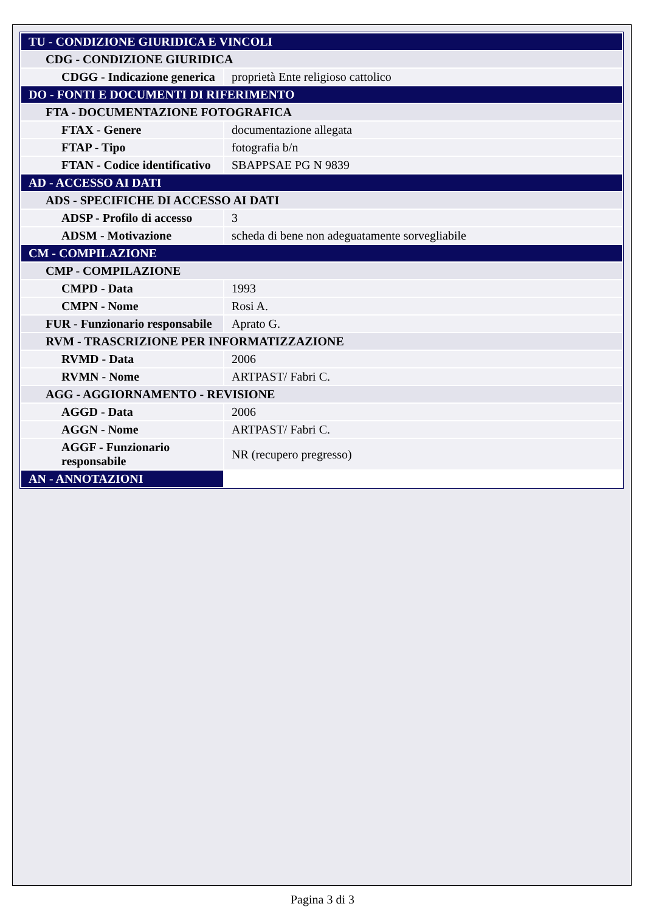| TU - CONDIZIONE GIURIDICA E VINCOLI | |
| CDG - CONDIZIONE GIURIDICA | |
| CDGG - Indicazione generica | proprietà Ente religioso cattolico |
| DO - FONTI E DOCUMENTI DI RIFERIMENTO | |
| FTA - DOCUMENTAZIONE FOTOGRAFICA | |
| FTAX - Genere | documentazione allegata |
| FTAP - Tipo | fotografia b/n |
| FTAN - Codice identificativo | SBAPPSAE PG N 9839 |
| AD - ACCESSO AI DATI | |
| ADS - SPECIFICHE DI ACCESSO AI DATI | |
| ADSP - Profilo di accesso | 3 |
| ADSM - Motivazione | scheda di bene non adeguatamente sorvegliabile |
| CM - COMPILAZIONE | |
| CMP - COMPILAZIONE | |
| CMPD - Data | 1993 |
| CMPN - Nome | Rosi A. |
| FUR - Funzionario responsabile | Aprato G. |
| RVM - TRASCRIZIONE PER INFORMATIZZAZIONE | |
| RVMD - Data | 2006 |
| RVMN - Nome | ARTPAST/ Fabri C. |
| AGG - AGGIORNAMENTO - REVISIONE | |
| AGGD - Data | 2006 |
| AGGN - Nome | ARTPAST/ Fabri C. |
| AGGF - Funzionario responsabile | NR (recupero pregresso) |
| AN - ANNOTAZIONI | |
Pagina 3 di 3